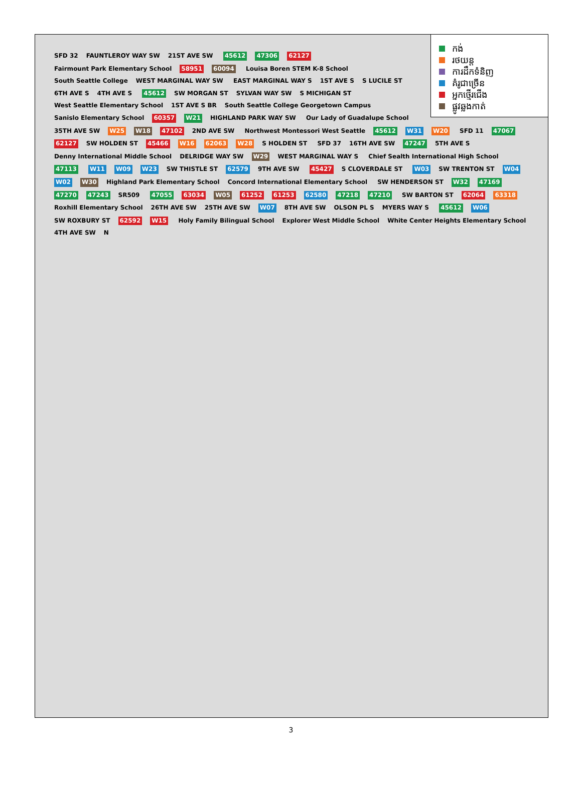កង់
រថយន្ត
ការដឹកទំនិញ
គំរូជាច្រើន
អ្នកថ្មើរជើង
ផ្លូវឆ្លងកាត់
SFD 32 FAUNTLEROY WAY SW 21ST AVE SW 45612 47306 62127 Fairmount Park Elementary School 58951 60094 Louisa Boren STEM K-8 School South Seattle College WEST MARGINAL WAY SW EAST MARGINAL WAY S 1ST AVE S S LUCILE ST 6TH AVE S 4TH AVE S 45612 SW MORGAN ST SYLVAN WAY SW S MICHIGAN ST West Seattle Elementary School 1ST AVE S BR South Seattle College Georgetown Campus Sanislo Elementary School 60357 W21 HIGHLAND PARK WAY SW Our Lady of Guadalupe School 35TH AVE SW W25 W18 47102 2ND AVE SW Northwest Montessori West Seattle 45612 W31 W20 SFD 11 47067 62127 SW HOLDEN ST 45466 W16 62063 W28 S HOLDEN ST SFD 37 16TH AVE SW 47247 5TH AVE S Denny International Middle School DELRIDGE WAY SW W29 WEST MARGINAL WAY S Chief Sealth International High School 47113 W11 W09 W23 SW THISTLE ST 62579 9TH AVE SW 45427 S CLOVERDALE ST W03 SW TRENTON ST W04 W02 W30 Highland Park Elementary School Concord International Elementary School SW HENDERSON ST W32 47169 47270 47243 SR509 47055 63034 W05 61252 61253 62580 47218 47210 SW BARTON ST 62064 63318 Roxhill Elementary School 26TH AVE SW 25TH AVE SW W07 8TH AVE SW OLSON PL S MYERS WAY S 45612 W06 SW ROXBURY ST 62592 W15 Holy Family Bilingual School Explorer West Middle School White Center Heights Elementary School 4TH AVE SW N
3